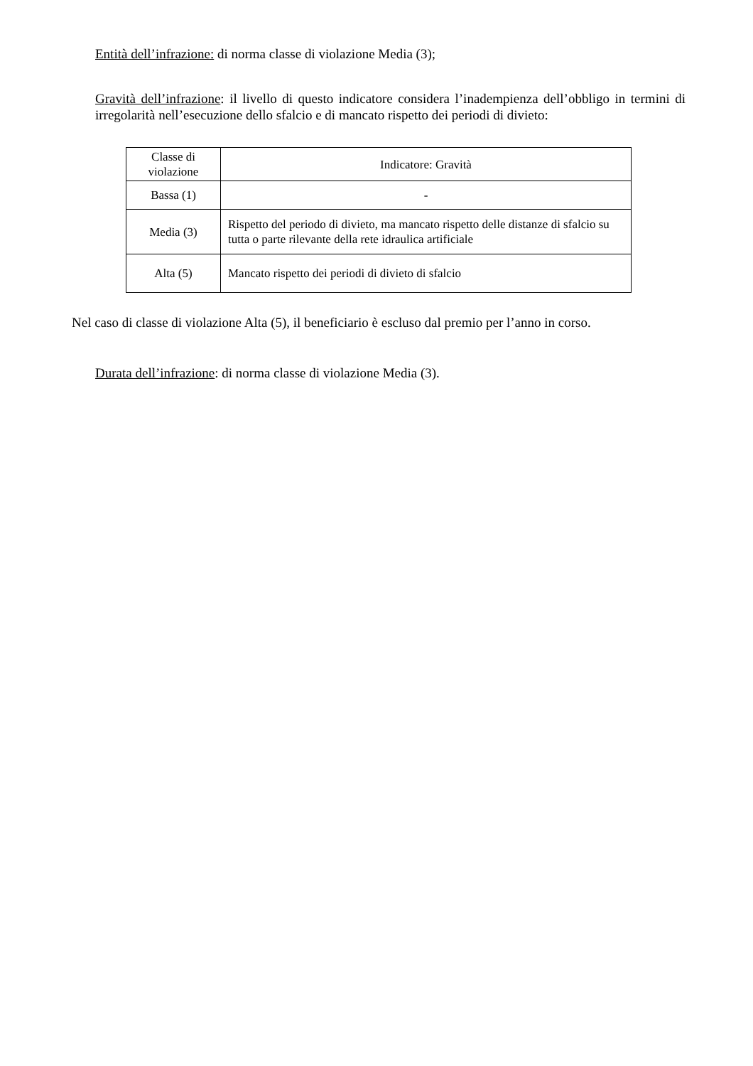Entità dell’infrazione: di norma classe di violazione Media (3);
Gravità dell’infrazione: il livello di questo indicatore considera l’inadempienza dell’obbligo in termini di irregolarità nell’esecuzione dello sfalcio e di mancato rispetto dei periodi di divieto:
| Classe di violazione | Indicatore: Gravità |
| Bassa (1) | - |
| Media (3) | Rispetto del periodo di divieto, ma mancato rispetto delle distanze di sfalcio su tutta o parte rilevante della rete idraulica artificiale |
| Alta (5) | Mancato rispetto dei periodi di divieto di sfalcio |
Nel caso di classe di violazione Alta (5), il beneficiario è escluso dal premio per l’anno in corso.
Durata dell’infrazione: di norma classe di violazione Media (3).